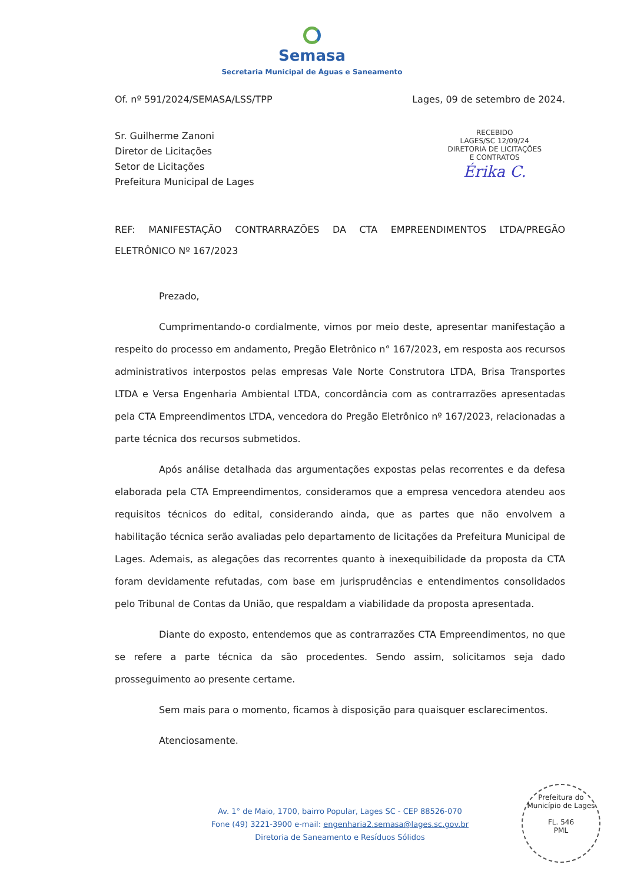Semasa
Secretaria Municipal de Águas e Saneamento
Of. nº 591/2024/SEMASA/LSS/TPP Lages, 09 de setembro de 2024.
Sr. Guilherme Zanoni
Diretor de Licitações
Setor de Licitações
Prefeitura Municipal de Lages
RECEBIDO
LAGES/SC 12/09/24
DIRETORIA DE LICITAÇÕES
E CONTRATOS
Érika C.
REF: MANIFESTAÇÃO CONTRARRAZÕES DA CTA EMPREENDIMENTOS LTDA/PREGÃO ELETRÔNICO Nº 167/2023
Prezado,
Cumprimentando-o cordialmente, vimos por meio deste, apresentar manifestação a respeito do processo em andamento, Pregão Eletrônico n° 167/2023, em resposta aos recursos administrativos interpostos pelas empresas Vale Norte Construtora LTDA, Brisa Transportes LTDA e Versa Engenharia Ambiental LTDA, concordância com as contrarrazões apresentadas pela CTA Empreendimentos LTDA, vencedora do Pregão Eletrônico nº 167/2023, relacionadas a parte técnica dos recursos submetidos.
Após análise detalhada das argumentações expostas pelas recorrentes e da defesa elaborada pela CTA Empreendimentos, consideramos que a empresa vencedora atendeu aos requisitos técnicos do edital, considerando ainda, que as partes que não envolvem a habilitação técnica serão avaliadas pelo departamento de licitações da Prefeitura Municipal de Lages. Ademais, as alegações das recorrentes quanto à inexequibilidade da proposta da CTA foram devidamente refutadas, com base em jurisprudências e entendimentos consolidados pelo Tribunal de Contas da União, que respaldam a viabilidade da proposta apresentada.
Diante do exposto, entendemos que as contrarrazões CTA Empreendimentos, no que se refere a parte técnica da são procedentes. Sendo assim, solicitamos seja dado prosseguimento ao presente certame.
Sem mais para o momento, ficamos à disposição para quaisquer esclarecimentos.
Atenciosamente.
Av. 1° de Maio, 1700, bairro Popular, Lages SC - CEP 88526-070
Fone (49) 3221-3900 e-mail: engenharia2.semasa@lages.sc.gov.br
Diretoria de Saneamento e Resíduos Sólidos
Prefeitura do Município de Lages
FL. 546
PML